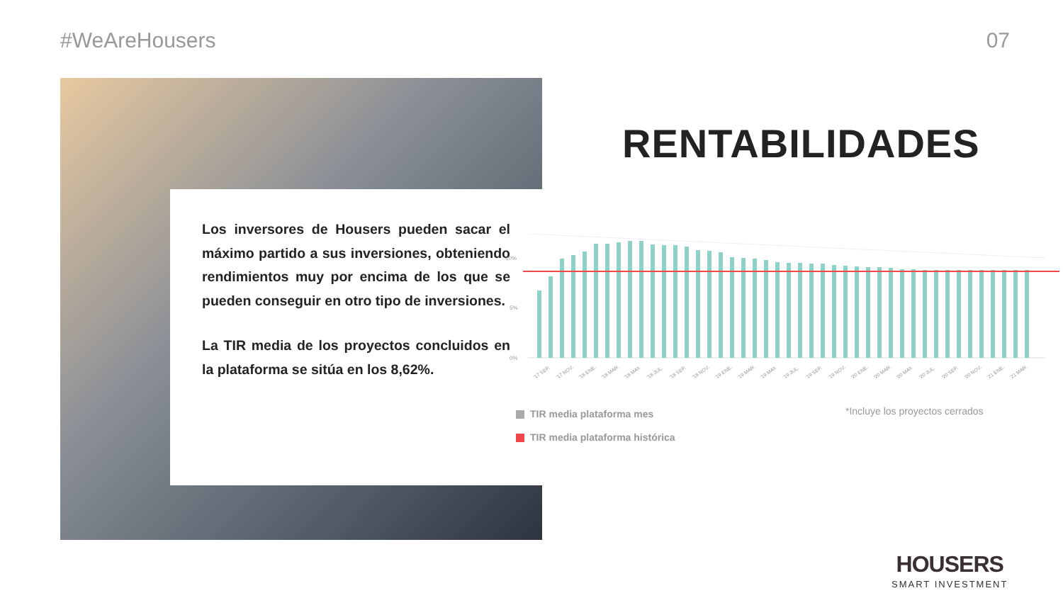#WeAreHousers 07
Los inversores de Housers pueden sacar el máximo partido a sus inversiones, obteniendo rendimientos muy por encima de los que se pueden conseguir en otro tipo de inversiones.
La TIR media de los proyectos concluidos en la plataforma se sitúa en los 8,62%.
RENTABILIDADES
10%
5%
0%
'17 SEP.
'17 NOV.
'18 ENE.
'18 MAR.
'18 MAY.
'18 JUL.
'18 SEP.
'18 NOV.
'19 ENE.
'19 MAR.
'19 MAY.
'19 JUL.
'19 SEP.
'19 NOV.
'20 ENE.
'20 MAR.
'20 MAY.
'20 JUL.
'20 SEP.
'20 NOV.
'21 ENE.
'21 MAR.
TIR media plataforma mes
TIR media plataforma histórica
*Incluye los proyectos cerrados
HOUSERS
SMART INVESTMENT